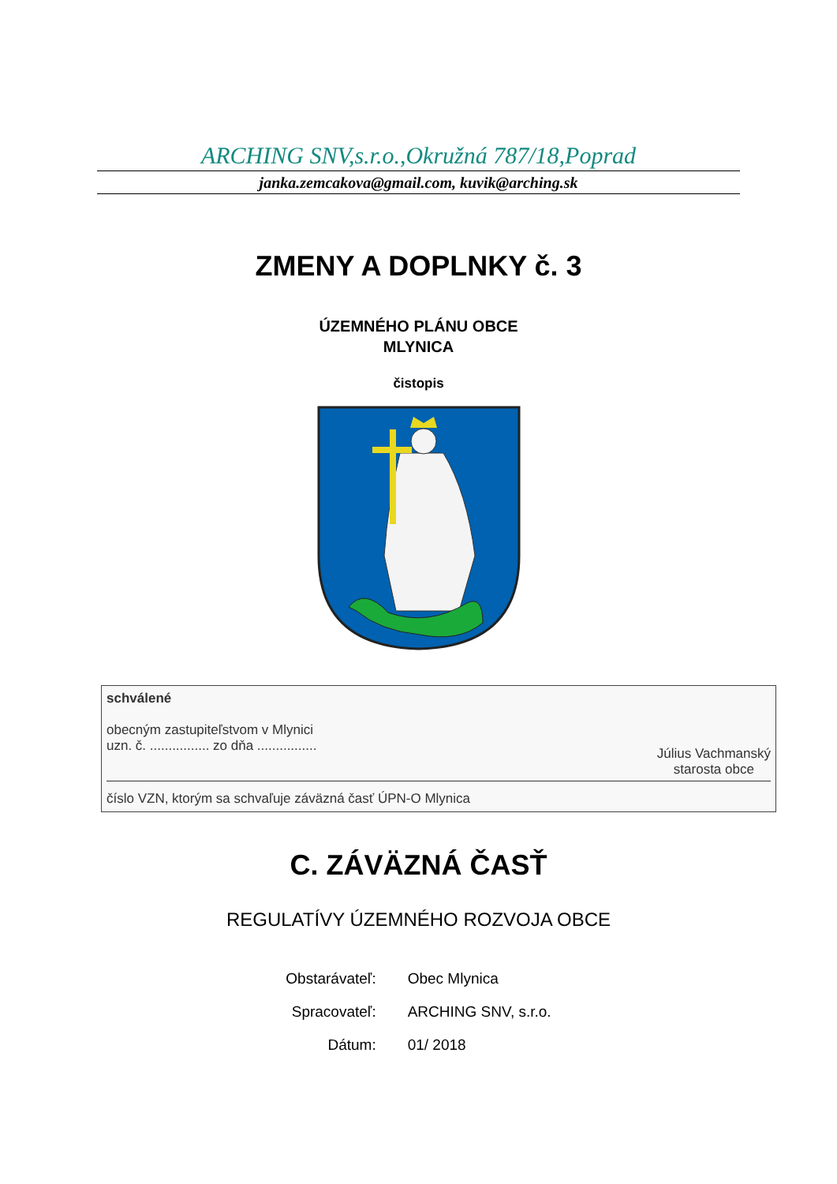ARCHING SNV,s.r.o.,Okružná 787/18,Poprad
janka.zemcakova@gmail.com, kuvik@arching.sk
ZMENY A DOPLNKY č. 3
ÚZEMNÉHO PLÁNU OBCE
MLYNICA
čistopis
schválené
obecným zastupiteľstvom v Mlynici
uzn. č. ................ zo dňa ................
Július Vachmanský
starosta obce
číslo VZN, ktorým sa schvaľuje záväzná časť ÚPN-O Mlynica
C. ZÁVÄZNÁ ČASŤ
REGULATÍVY ÚZEMNÉHO ROZVOJA OBCE
| Obstarávateľ: | Obec Mlynica |
| Spracovateľ: | ARCHING SNV, s.r.o. |
| Dátum: | 01/ 2018 |